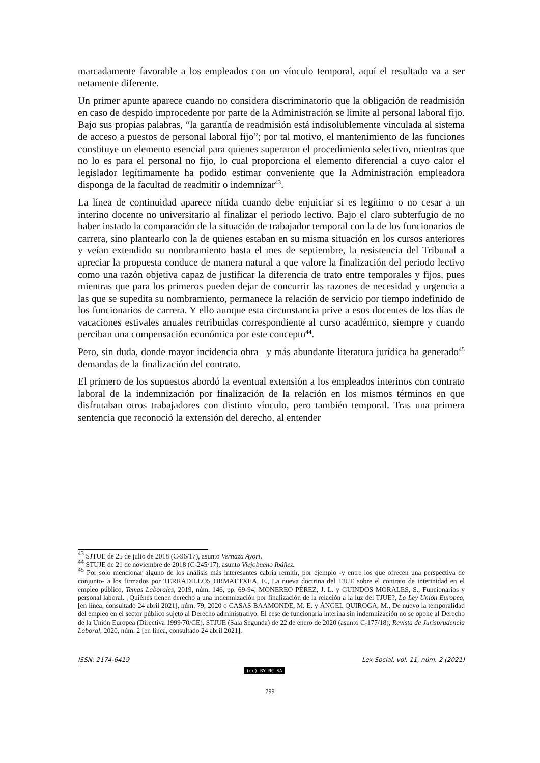marcadamente favorable a los empleados con un vínculo temporal, aquí el resultado va a ser netamente diferente.
Un primer apunte aparece cuando no considera discriminatorio que la obligación de readmisión en caso de despido improcedente por parte de la Administración se limite al personal laboral fijo. Bajo sus propias palabras, “la garantía de readmisión está indisolublemente vinculada al sistema de acceso a puestos de personal laboral fijo”; por tal motivo, el mantenimiento de las funciones constituye un elemento esencial para quienes superaron el procedimiento selectivo, mientras que no lo es para el personal no fijo, lo cual proporciona el elemento diferencial a cuyo calor el legislador legítimamente ha podido estimar conveniente que la Administración empleadora disponga de la facultad de readmitir o indemnizar<sup>43</sup>.
La línea de continuidad aparece nítida cuando debe enjuiciar si es legítimo o no cesar a un interino docente no universitario al finalizar el periodo lectivo. Bajo el claro subterfugio de no haber instado la comparación de la situación de trabajador temporal con la de los funcionarios de carrera, sino plantearlo con la de quienes estaban en su misma situación en los cursos anteriores y veían extendido su nombramiento hasta el mes de septiembre, la resistencia del Tribunal a apreciar la propuesta conduce de manera natural a que valore la finalización del periodo lectivo como una razón objetiva capaz de justificar la diferencia de trato entre temporales y fijos, pues mientras que para los primeros pueden dejar de concurrir las razones de necesidad y urgencia a las que se supedita su nombramiento, permanece la relación de servicio por tiempo indefinido de los funcionarios de carrera. Y ello aunque esta circunstancia prive a esos docentes de los días de vacaciones estivales anuales retribuidas correspondiente al curso académico, siempre y cuando perciban una compensación económica por este concepto<sup>44</sup>.
Pero, sin duda, donde mayor incidencia obra –y más abundante literatura jurídica ha generado<sup>45</sup> demandas de la finalización del contrato.
El primero de los supuestos abordó la eventual extensión a los empleados interinos con contrato laboral de la indemnización por finalización de la relación en los mismos términos en que disfrutaban otros trabajadores con distinto vínculo, pero también temporal. Tras una primera sentencia que reconoció la extensión del derecho, al entender
<sup>43</sup> SJTUE de 25 de julio de 2018 (C-96/17), asunto Vernaza Ayori.
<sup>44</sup> STUJE de 21 de noviembre de 2018 (C-245/17), asunto Viejobueno Ibáñez.
<sup>45</sup> Por solo mencionar alguno de los análisis más interesantes cabría remitir, por ejemplo -y entre los que ofrecen una perspectiva de conjunto- a los firmados por TERRADILLOS ORMAETXEA, E., La nueva doctrina del TJUE sobre el contrato de interinidad en el empleo público, Temas Laborales, 2019, núm. 146, pp. 69-94; MONEREO PÉREZ, J. L. y GUINDOS MORALES, S., Funcionarios y personal laboral. ¿Quiénes tienen derecho a una indemnización por finalización de la relación a la luz del TJUE?, La Ley Unión Europea, [en línea, consultado 24 abril 2021], núm. 79, 2020 o CASAS BAAMONDE, M. E. y ÁNGEL QUIROGA, M., De nuevo la temporalidad del empleo en el sector público sujeto al Derecho administrativo. El cese de funcionaria interina sin indemnización no se opone al Derecho de la Unión Europea (Directiva 1999/70/CE). STJUE (Sala Segunda) de 22 de enero de 2020 (asunto C-177/18), Revista de Jurisprudencia Laboral, 2020, núm. 2 [en línea, consultado 24 abril 2021].
ISSN: 2174-6419 Lex Social, vol. 11, núm. 2 (2021)
(cc) BY-NC-SA
799